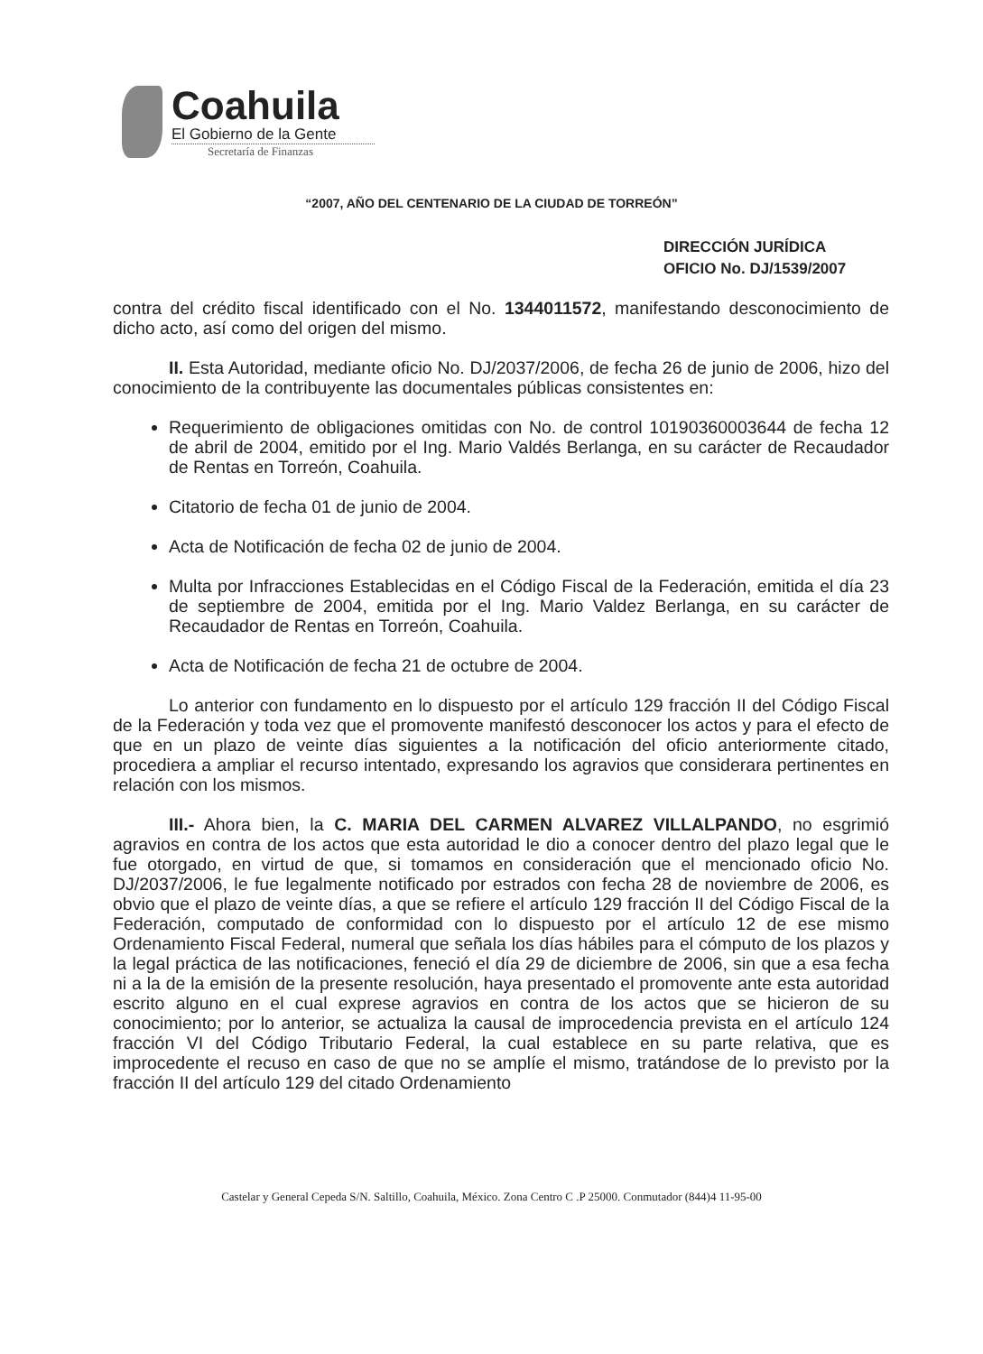Coahuila
El Gobierno de la Gente
Secretaría de Finanzas
“2007, AÑO DEL CENTENARIO DE LA CIUDAD DE TORREÓN”
DIRECCIÓN JURÍDICA
OFICIO No. DJ/1539/2007
contra del crédito fiscal identificado con el No. 1344011572, manifestando desconocimiento de dicho acto, así como del origen del mismo.
II. Esta Autoridad, mediante oficio No. DJ/2037/2006, de fecha 26 de junio de 2006, hizo del conocimiento de la contribuyente las documentales públicas consistentes en:
Requerimiento de obligaciones omitidas con No. de control 10190360003644 de fecha 12 de abril de 2004, emitido por el Ing. Mario Valdés Berlanga, en su carácter de Recaudador de Rentas en Torreón, Coahuila.
Citatorio de fecha 01 de junio de 2004.
Acta de Notificación de fecha 02 de junio de 2004.
Multa por Infracciones Establecidas en el Código Fiscal de la Federación, emitida el día 23 de septiembre de 2004, emitida por el Ing. Mario Valdez Berlanga, en su carácter de Recaudador de Rentas en Torreón, Coahuila.
Acta de Notificación de fecha 21 de octubre de 2004.
Lo anterior con fundamento en lo dispuesto por el artículo 129 fracción II del Código Fiscal de la Federación y toda vez que el promovente manifestó desconocer los actos y para el efecto de que en un plazo de veinte días siguientes a la notificación del oficio anteriormente citado, procediera a ampliar el recurso intentado, expresando los agravios que considerara pertinentes en relación con los mismos.
III.- Ahora bien, la C. MARIA DEL CARMEN ALVAREZ VILLALPANDO, no esgrimió agravios en contra de los actos que esta autoridad le dio a conocer dentro del plazo legal que le fue otorgado, en virtud de que, si tomamos en consideración que el mencionado oficio No. DJ/2037/2006, le fue legalmente notificado por estrados con fecha 28 de noviembre de 2006, es obvio que el plazo de veinte días, a que se refiere el artículo 129 fracción II del Código Fiscal de la Federación, computado de conformidad con lo dispuesto por el artículo 12 de ese mismo Ordenamiento Fiscal Federal, numeral que señala los días hábiles para el cómputo de los plazos y la legal práctica de las notificaciones, feneció el día 29 de diciembre de 2006, sin que a esa fecha ni a la de la emisión de la presente resolución, haya presentado el promovente ante esta autoridad escrito alguno en el cual exprese agravios en contra de los actos que se hicieron de su conocimiento; por lo anterior, se actualiza la causal de improcedencia prevista en el artículo 124 fracción VI del Código Tributario Federal, la cual establece en su parte relativa, que es improcedente el recuso en caso de que no se amplíe el mismo, tratándose de lo previsto por la fracción II del artículo 129 del citado Ordenamiento
Castelar y General Cepeda S/N. Saltillo, Coahuila, México. Zona Centro C .P 25000. Conmutador (844)4 11-95-00